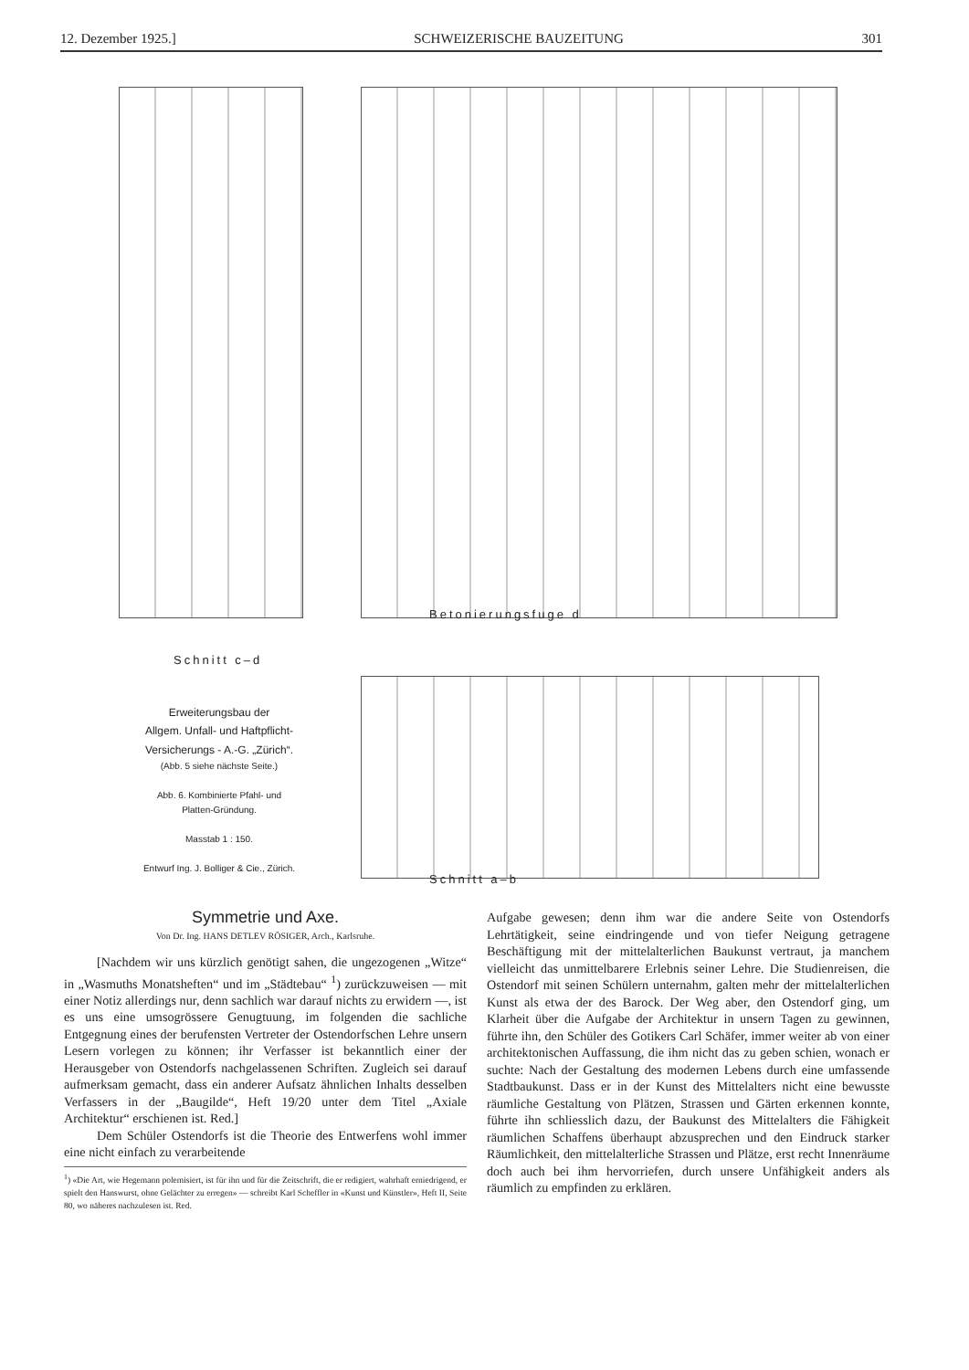12. Dezember 1925.] SCHWEIZERISCHE BAUZEITUNG 301
Schnitt c–d
Betonierungsfuge d
Schnitt a–b
Erweiterungsbau der
Allgem. Unfall- und Haftpflicht-
Versicherungs - A.-G. „Zürich“.
(Abb. 5 siehe nächste Seite.)
Abb. 6. Kombinierte Pfahl- und
Platten-Gründung.
Masstab 1 : 150.
Entwurf Ing. J. Bolliger & Cie., Zürich.
Symmetrie und Axe.
Von Dr. Ing. HANS DETLEV RÖSIGER, Arch., Karlsruhe.
[Nachdem wir uns kürzlich genötigt sahen, die ungezogenen „Witze“ in „Wasmuths Monatsheften“ und im „Städtebau“ <sup>1</sup>) zurückzuweisen — mit einer Notiz allerdings nur, denn sachlich war darauf nichts zu erwidern —, ist es uns eine umsogrössere Genugtuung, im folgenden die sachliche Entgegnung eines der berufensten Vertreter der Ostendorfschen Lehre unsern Lesern vorlegen zu können; ihr Verfasser ist bekanntlich einer der Herausgeber von Ostendorfs nachgelassenen Schriften. Zugleich sei darauf aufmerksam gemacht, dass ein anderer Aufsatz ähnlichen Inhalts desselben Verfassers in der „Baugilde“, Heft 19/20 unter dem Titel „Axiale Architektur“ erschienen ist. Red.]
Dem Schüler Ostendorfs ist die Theorie des Entwerfens wohl immer eine nicht einfach zu verarbeitende
<sup>1</sup>) «Die Art, wie Hegemann polemisiert, ist für ihn und für die Zeitschrift, die er redigiert, wahrhaft erniedrigend, er spielt den Hanswurst, ohne Gelächter zu erregen» — schreibt Karl Scheffler in «Kunst und Künstler», Heft II, Seite 80, wo näheres nachzulesen ist. Red.
Aufgabe gewesen; denn ihm war die andere Seite von Ostendorfs Lehrtätigkeit, seine eindringende und von tiefer Neigung getragene Beschäftigung mit der mittelalterlichen Baukunst vertraut, ja manchem vielleicht das unmittelbarere Erlebnis seiner Lehre. Die Studienreisen, die Ostendorf mit seinen Schülern unternahm, galten mehr der mittelalterlichen Kunst als etwa der des Barock. Der Weg aber, den Ostendorf ging, um Klarheit über die Aufgabe der Architektur in unsern Tagen zu gewinnen, führte ihn, den Schüler des Gotikers Carl Schäfer, immer weiter ab von einer architektonischen Auffassung, die ihm nicht das zu geben schien, wonach er suchte: Nach der Gestaltung des modernen Lebens durch eine umfassende Stadtbaukunst. Dass er in der Kunst des Mittelalters nicht eine bewusste räumliche Gestaltung von Plätzen, Strassen und Gärten erkennen konnte, führte ihn schliesslich dazu, der Baukunst des Mittelalters die Fähigkeit räumlichen Schaffens überhaupt abzusprechen und den Eindruck starker Räumlichkeit, den mittelalterliche Strassen und Plätze, erst recht Innenräume doch auch bei ihm hervorriefen, durch unsere Unfähigkeit anders als räumlich zu empfinden zu erklären.